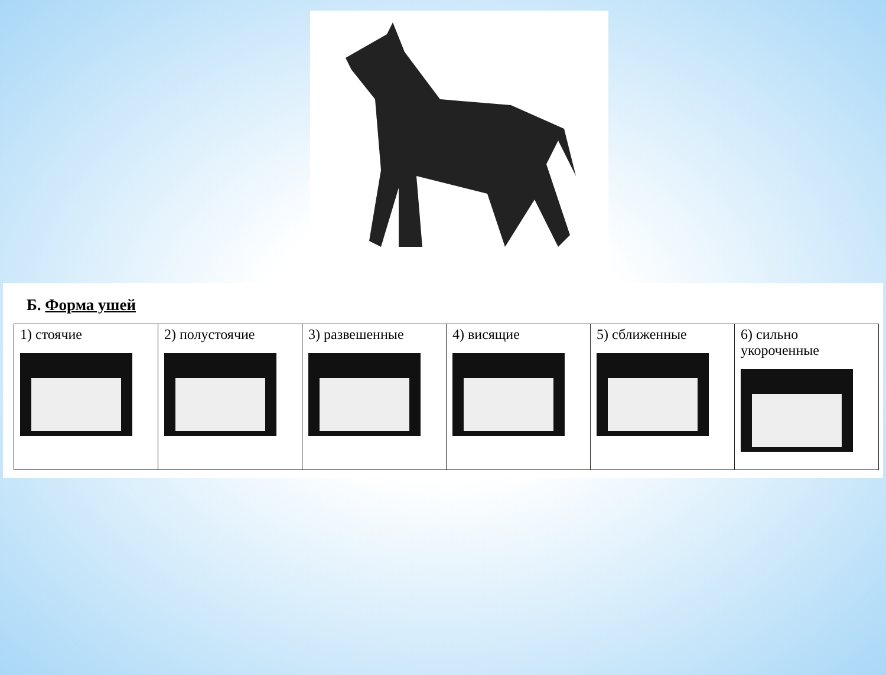Б. Форма ушей
| 1) стоячие | 2) полустоячие | 3) развешенные | 4) висящие | 5) сближенные | 6) сильно укороченные |